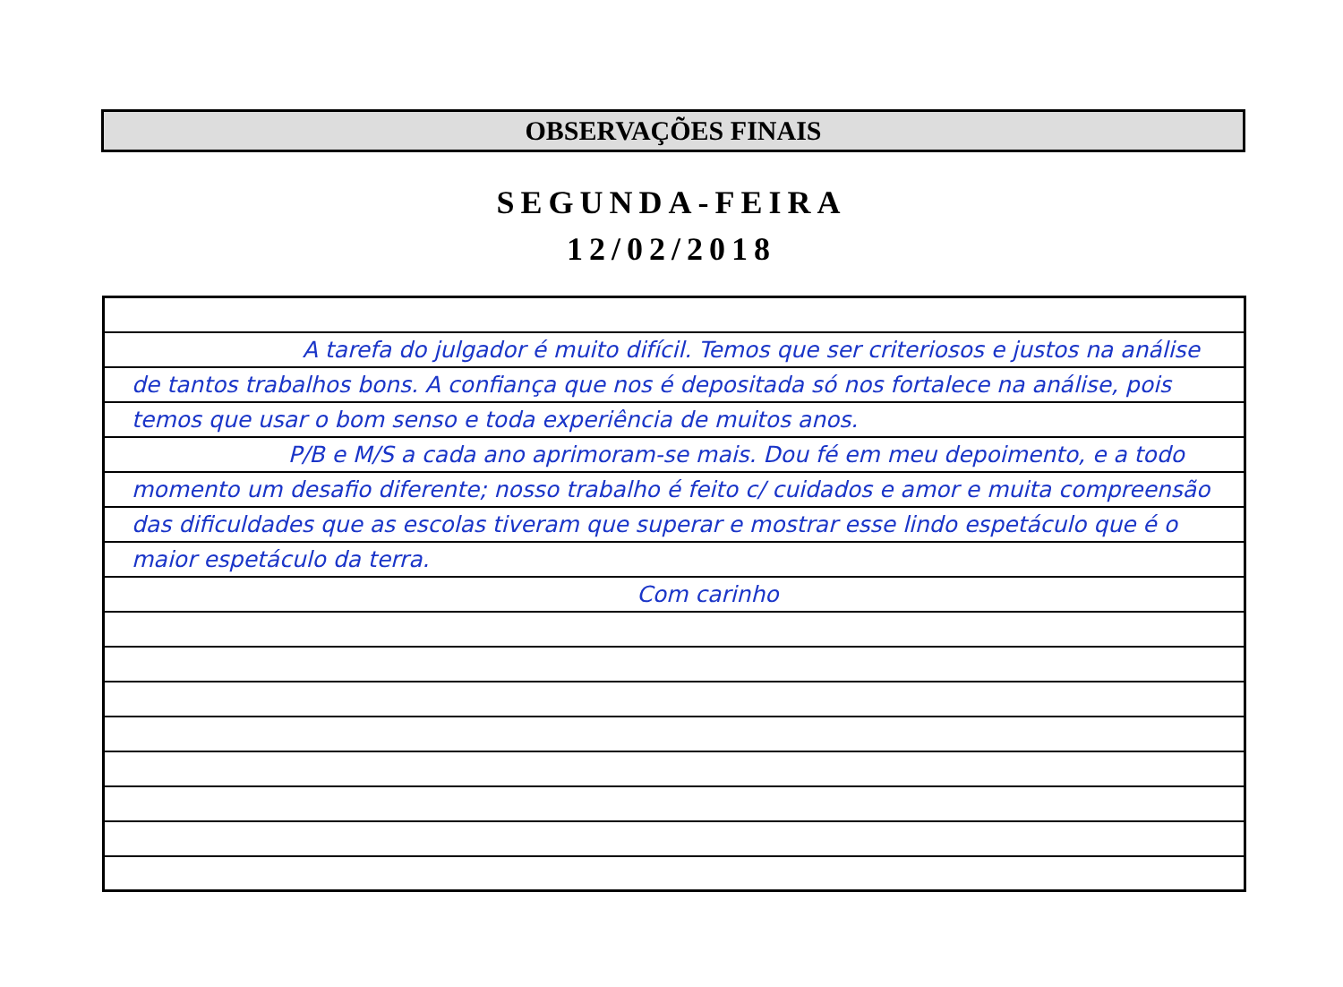OBSERVAÇÕES FINAIS
SEGUNDA-FEIRA
12/02/2018
A tarefa do julgador é muito difícil. Temos que ser criteriosos e justos na análise de tantos trabalhos bons. A confiança que nos é depositada só nos fortalece na análise, pois temos que usar o bom senso e toda experiência de muitos anos.
P/B e M/S a cada ano aprimoram-se mais. Dou fé em meu depoimento, e a todo momento um desafio diferente; nosso trabalho é feito c/ cuidados e amor e muita compreensão das dificuldades que as escolas tiveram que superar e mostrar esse lindo espetáculo que é o maior espetáculo da terra.
Com carinho